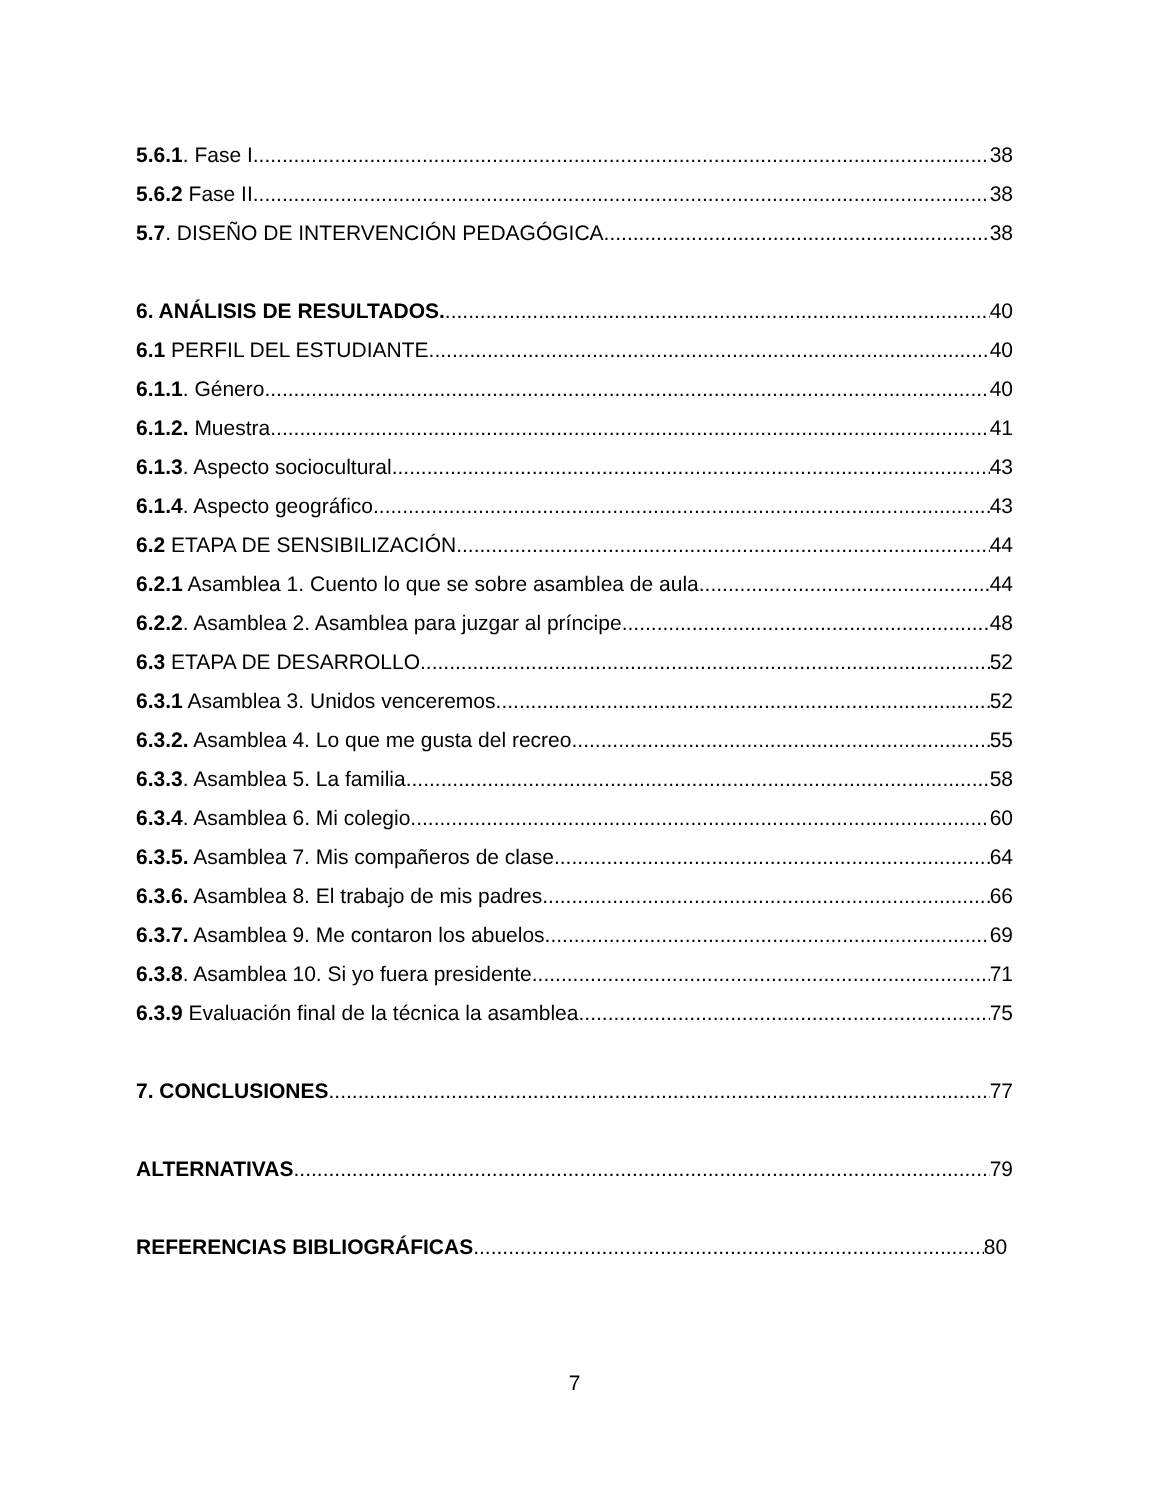5.6.1. Fase I. 38
5.6.2 Fase II. 38
5.7. DISEÑO DE INTERVENCIÓN PEDAGÓGICA. 38
6. ANÁLISIS DE RESULTADOS. 40
6.1 PERFIL DEL ESTUDIANTE. 40
6.1.1. Género. 40
6.1.2. Muestra. 41
6.1.3. Aspecto sociocultural. 43
6.1.4. Aspecto geográfico. 43
6.2 ETAPA DE SENSIBILIZACIÓN. 44
6.2.1 Asamblea 1. Cuento lo que se sobre asamblea de aula. 44
6.2.2. Asamblea 2. Asamblea para juzgar al príncipe. 48
6.3 ETAPA DE DESARROLLO. 52
6.3.1 Asamblea 3. Unidos venceremos. 52
6.3.2. Asamblea 4. Lo que me gusta del recreo. 55
6.3.3. Asamblea 5. La familia. 58
6.3.4. Asamblea 6. Mi colegio. 60
6.3.5. Asamblea 7. Mis compañeros de clase. 64
6.3.6. Asamblea 8. El trabajo de mis padres. 66
6.3.7. Asamblea 9. Me contaron los abuelos. 69
6.3.8. Asamblea 10. Si yo fuera presidente. 71
6.3.9 Evaluación final de la técnica la asamblea 75
7. CONCLUSIONES 77
ALTERNATIVAS 79
REFERENCIAS BIBLIOGRÁFICAS 80
7